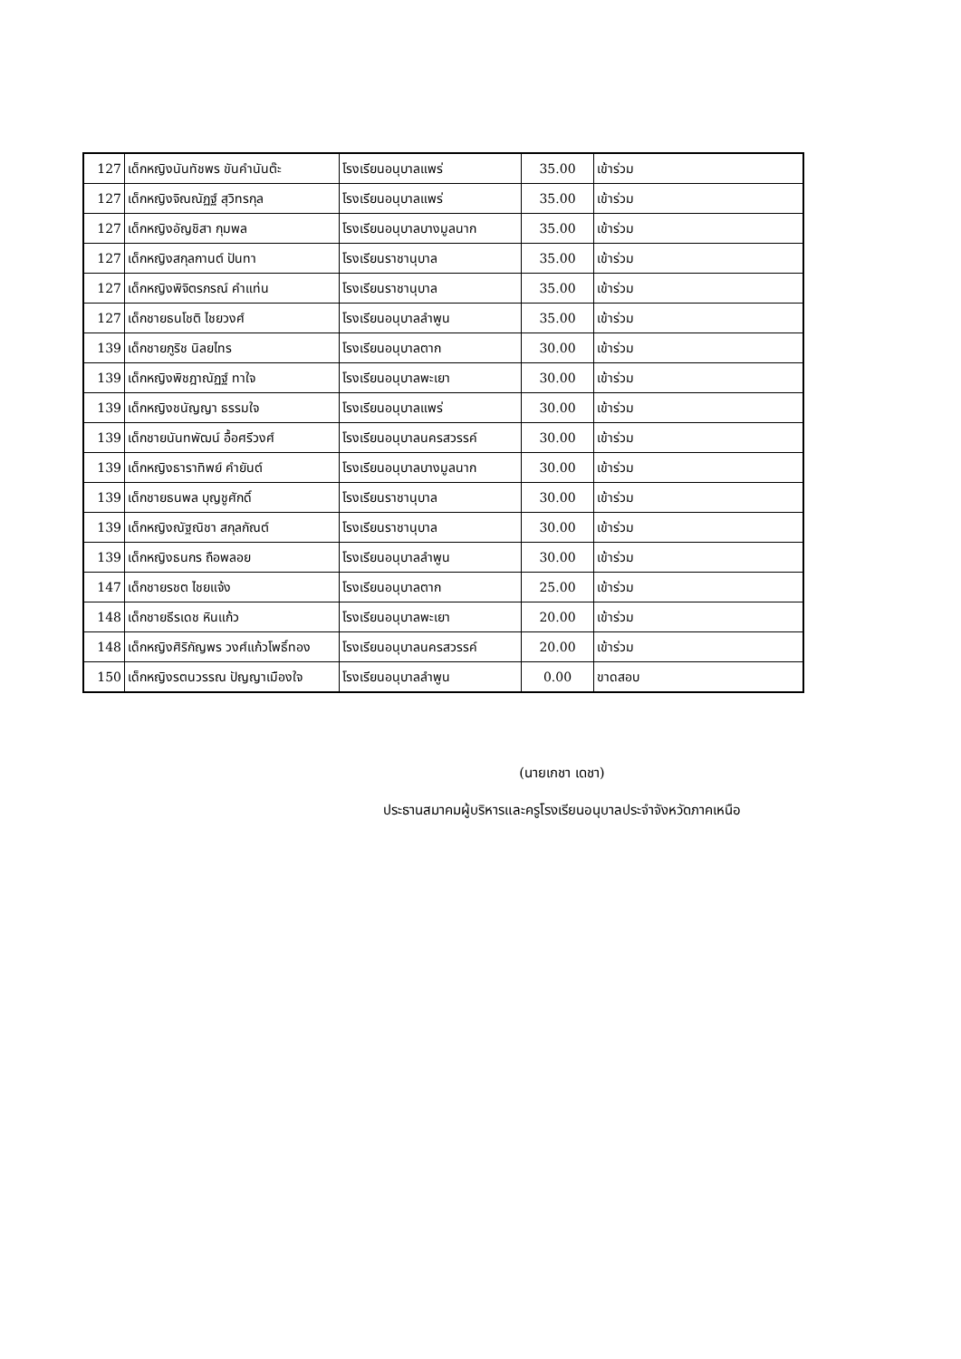| 127 | เด็กหญิงนันทัชพร ขันคำนันต๊ะ | โรงเรียนอนุบาลแพร่ | 35.00 | เข้าร่วม |
| 127 | เด็กหญิงจิณณัฏฐ์ สุวิทรกุล | โรงเรียนอนุบาลแพร่ | 35.00 | เข้าร่วม |
| 127 | เด็กหญิงอัญชิสา กุมพล | โรงเรียนอนุบาลบางมูลนาก | 35.00 | เข้าร่วม |
| 127 | เด็กหญิงสกุลกานต์ ปันทา | โรงเรียนราชานุบาล | 35.00 | เข้าร่วม |
| 127 | เด็กหญิงพิจิตรภรณ์ คำแท่น | โรงเรียนราชานุบาล | 35.00 | เข้าร่วม |
| 127 | เด็กชายธนโชติ ไชยวงศ์ | โรงเรียนอนุบาลลำพูน | 35.00 | เข้าร่วม |
| 139 | เด็กชายภูริช นิลยไทร | โรงเรียนอนุบาลตาก | 30.00 | เข้าร่วม |
| 139 | เด็กหญิงพิชฎาณัฏฐ์ ทาใจ | โรงเรียนอนุบาลพะเยา | 30.00 | เข้าร่วม |
| 139 | เด็กหญิงชนัญญา ธรรมใจ | โรงเรียนอนุบาลแพร่ | 30.00 | เข้าร่วม |
| 139 | เด็กชายนันทพัฒน์ อื้อศรีวงศ์ | โรงเรียนอนุบาลนครสวรรค์ | 30.00 | เข้าร่วม |
| 139 | เด็กหญิงธาราทิพย์ คำยันต์ | โรงเรียนอนุบาลบางมูลนาก | 30.00 | เข้าร่วม |
| 139 | เด็กชายธนพล บุญชูศักดิ์ | โรงเรียนราชานุบาล | 30.00 | เข้าร่วม |
| 139 | เด็กหญิงณัฐณิชา สกุลกัณต์ | โรงเรียนราชานุบาล | 30.00 | เข้าร่วม |
| 139 | เด็กหญิงธนกร ถือพลอย | โรงเรียนอนุบาลลำพูน | 30.00 | เข้าร่วม |
| 147 | เด็กชายรชต ไชยแจ้ง | โรงเรียนอนุบาลตาก | 25.00 | เข้าร่วม |
| 148 | เด็กชายธีรเดช หินแก้ว | โรงเรียนอนุบาลพะเยา | 20.00 | เข้าร่วม |
| 148 | เด็กหญิงศิริกัญพร วงศ์แก้วโพธิ์ทอง | โรงเรียนอนุบาลนครสวรรค์ | 20.00 | เข้าร่วม |
| 150 | เด็กหญิงรตนวรรณ ปัญญาเมืองใจ | โรงเรียนอนุบาลลำพูน | 0.00 | ขาดสอบ |
​
(นายเกชา เดชา)
ประธานสมาคมผู้บริหารและครูโรงเรียนอนุบาลประจำจังหวัดภาคเหนือ